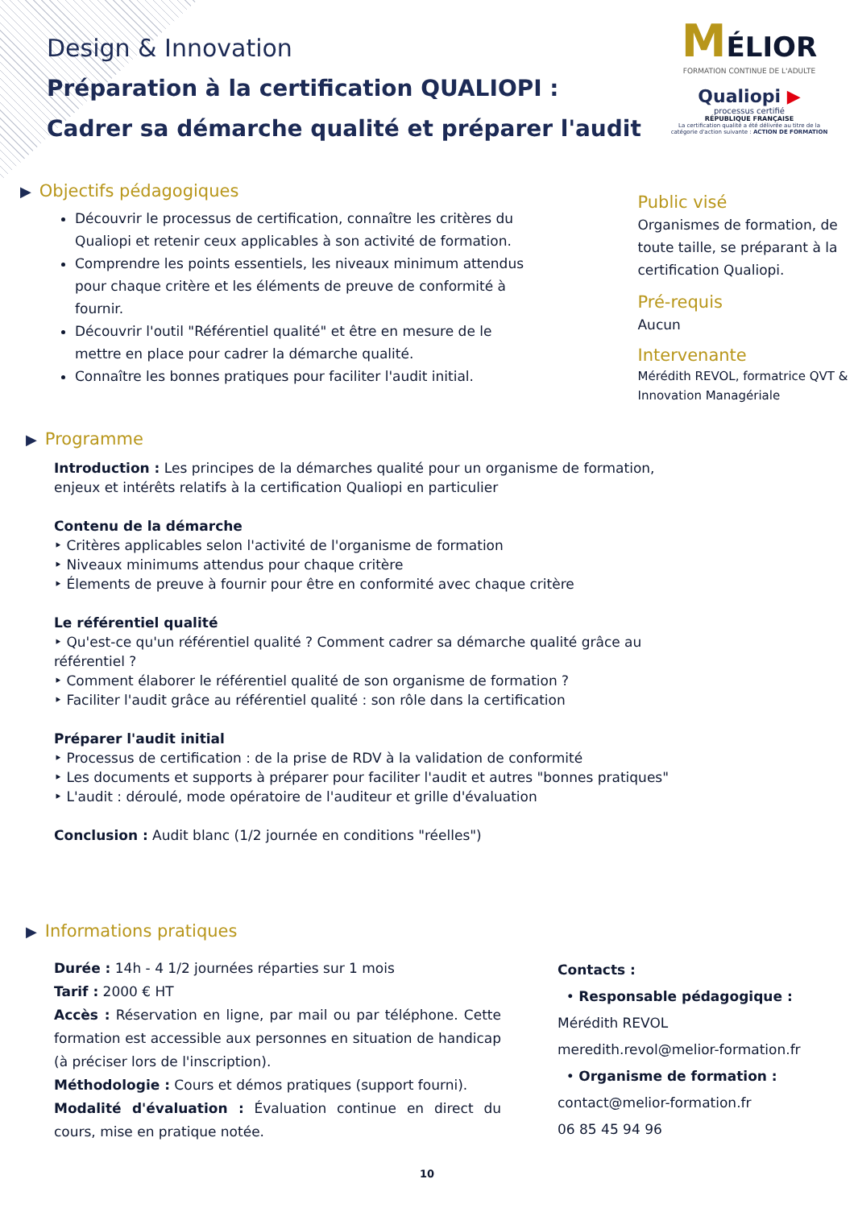MÉLIOR
FORMATION CONTINUE DE L'ADULTE
Qualiopi ▶
processus certifié
RÉPUBLIQUE FRANÇAISE
La certification qualité a été délivrée au titre de la catégorie d'action suivante : ACTION DE FORMATION
Design & Innovation
Préparation à la certification QUALIOPI :
Cadrer sa démarche qualité et préparer l'audit
▶ Objectifs pédagogiques
Découvrir le processus de certification, connaître les critères du Qualiopi et retenir ceux applicables à son activité de formation.
Comprendre les points essentiels, les niveaux minimum attendus pour chaque critère et les éléments de preuve de conformité à fournir.
Découvrir l'outil "Référentiel qualité" et être en mesure de le mettre en place pour cadrer la démarche qualité.
Connaître les bonnes pratiques pour faciliter l'audit initial.
Public visé
Organismes de formation, de toute taille, se préparant à la certification Qualiopi.
Pré-requis
Aucun
Intervenante
Mérédith REVOL, formatrice QVT & Innovation Managériale
▶ Programme
Introduction : Les principes de la démarches qualité pour un organisme de formation, enjeux et intérêts relatifs à la certification Qualiopi en particulier
Contenu de la démarche
‣ Critères applicables selon l'activité de l'organisme de formation
‣ Niveaux minimums attendus pour chaque critère
‣ Élements de preuve à fournir pour être en conformité avec chaque critère
Le référentiel qualité
‣ Qu'est-ce qu'un référentiel qualité ? Comment cadrer sa démarche qualité grâce au référentiel ?
‣ Comment élaborer le référentiel qualité de son organisme de formation ?
‣ Faciliter l'audit grâce au référentiel qualité : son rôle dans la certification
Préparer l'audit initial
‣ Processus de certification : de la prise de RDV à la validation de conformité
‣ Les documents et supports à préparer pour faciliter l'audit et autres "bonnes pratiques"
‣ L'audit : déroulé, mode opératoire de l'auditeur et grille d'évaluation
Conclusion : Audit blanc (1/2 journée en conditions "réelles")
▶ Informations pratiques
Durée : 14h - 4 1/2 journées réparties sur 1 mois
Tarif : 2000 € HT
Accès : Réservation en ligne, par mail ou par téléphone. Cette formation est accessible aux personnes en situation de handicap (à préciser lors de l'inscription).
Méthodologie : Cours et démos pratiques (support fourni).
Modalité d'évaluation : Évaluation continue en direct du cours, mise en pratique notée.
Contacts :
• Responsable pédagogique :
Mérédith REVOL
meredith.revol@melior-formation.fr
• Organisme de formation :
contact@melior-formation.fr
06 85 45 94 96
10